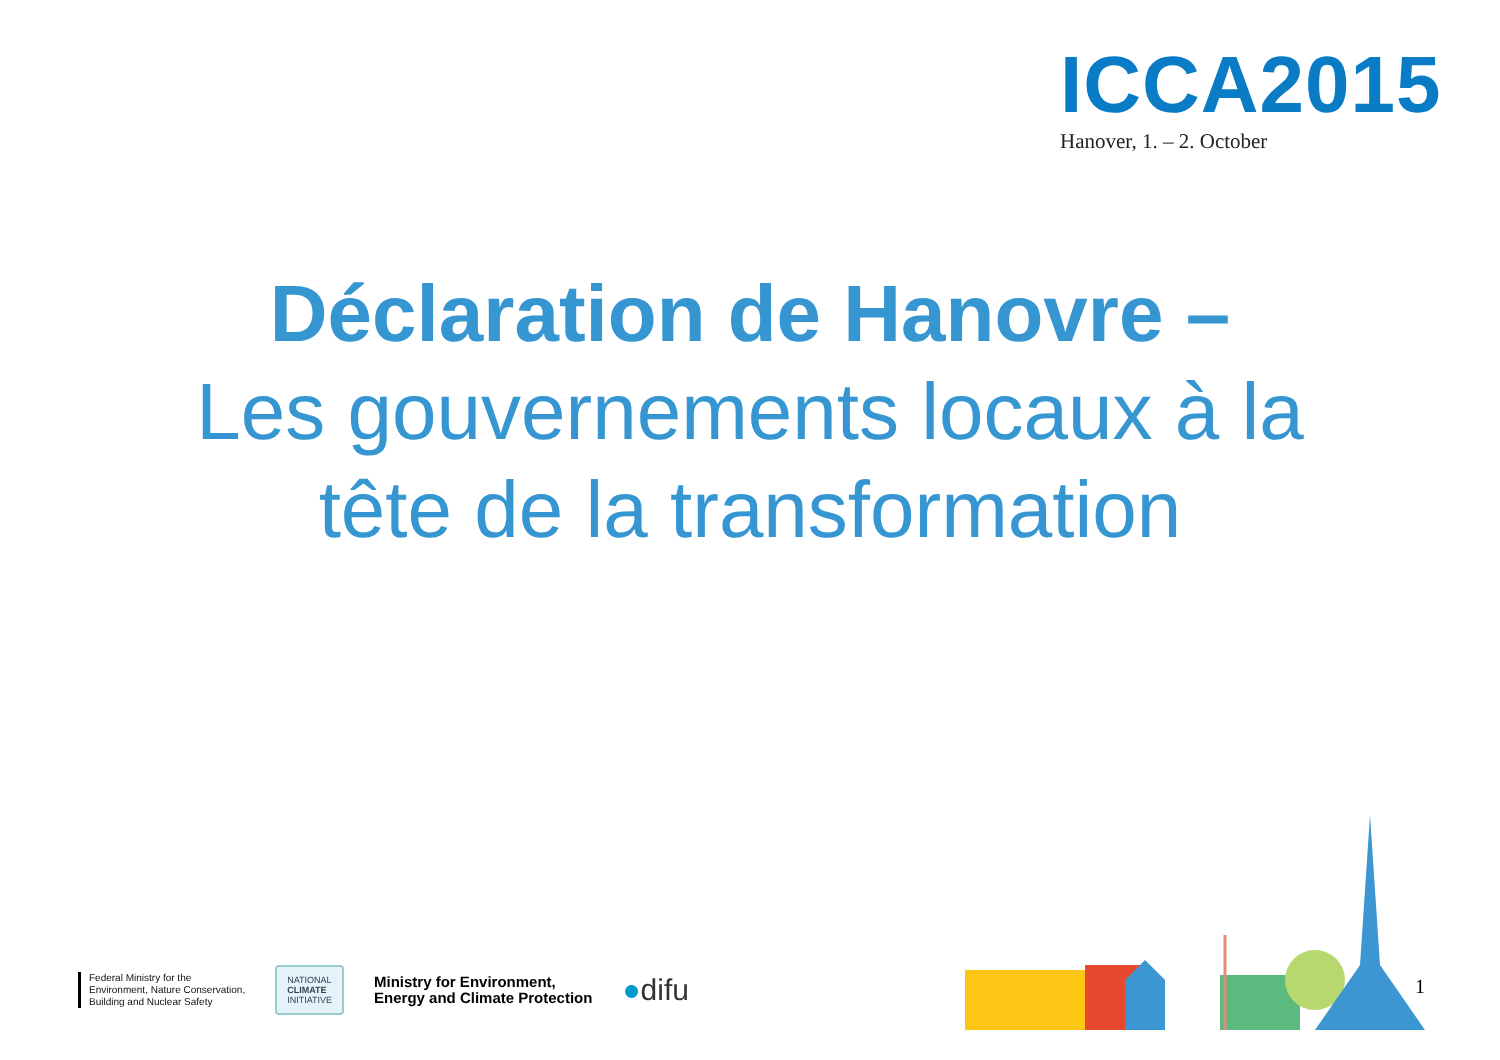ICCA2015
Hanover, 1. – 2. October
Déclaration de Hanovre –
Les gouvernements locaux à la
tête de la transformation
Federal Ministry for the
Environment, Nature Conservation,
Building and Nuclear Safety
NATIONAL
CLIMATE
INITIATIVE
Ministry for Environment,
Energy and Climate Protection
●difu
1